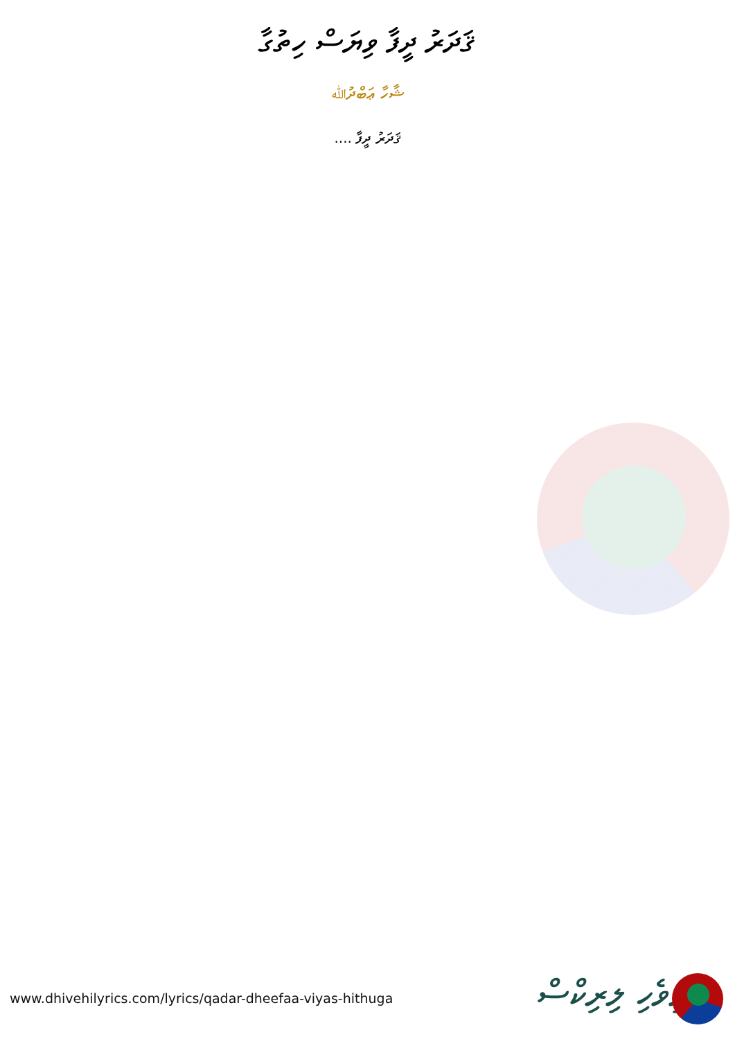ޤަދަރު ދީފާ ވިޔަސް ހިތުގާ
ޝާހާ ޢަބްދުﷲ
ޤަދަރު ދީފާ ....
www.dhivehilyrics.com/lyrics/qadar-dheefaa-viyas-hithuga
ދިވެހި ލިރިކްސް